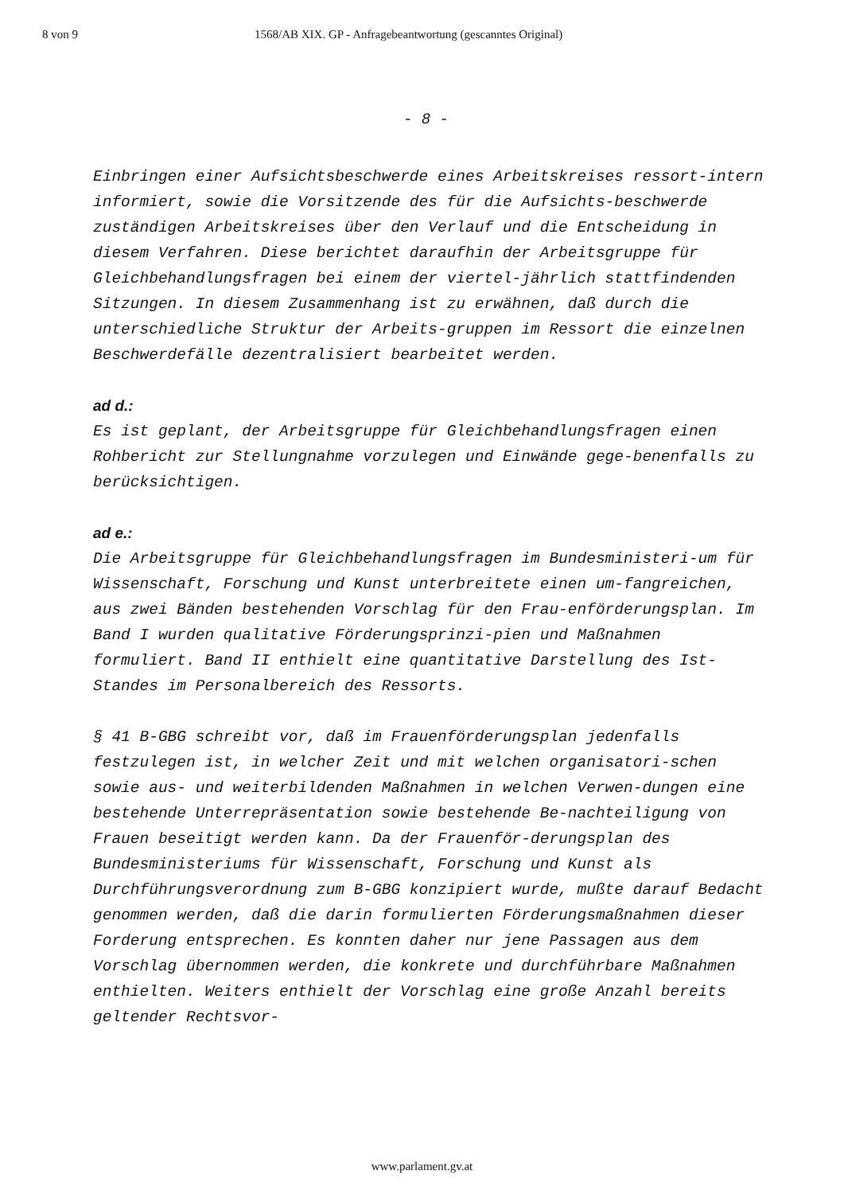8 von 9 1568/AB XIX. GP - Anfragebeantwortung (gescanntes Original)
- 8 -
Einbringen einer Aufsichtsbeschwerde eines Arbeitskreises ressort-intern informiert, sowie die Vorsitzende des für die Aufsichts-beschwerde zuständigen Arbeitskreises über den Verlauf und die Entscheidung in diesem Verfahren. Diese berichtet daraufhin der Arbeitsgruppe für Gleichbehandlungsfragen bei einem der viertel-jährlich stattfindenden Sitzungen. In diesem Zusammenhang ist zu erwähnen, daß durch die unterschiedliche Struktur der Arbeits-gruppen im Ressort die einzelnen Beschwerdefälle dezentralisiert bearbeitet werden.
ad d.:
Es ist geplant, der Arbeitsgruppe für Gleichbehandlungsfragen einen Rohbericht zur Stellungnahme vorzulegen und Einwände gege-benenfalls zu berücksichtigen.
ad e.:
Die Arbeitsgruppe für Gleichbehandlungsfragen im Bundesministeri-um für Wissenschaft, Forschung und Kunst unterbreitete einen um-fangreichen, aus zwei Bänden bestehenden Vorschlag für den Frau-enförderungsplan. Im Band I wurden qualitative Förderungsprinzi-pien und Maßnahmen formuliert. Band II enthielt eine quantitative Darstellung des Ist-Standes im Personalbereich des Ressorts.
§ 41 B-GBG schreibt vor, daß im Frauenförderungsplan jedenfalls festzulegen ist, in welcher Zeit und mit welchen organisatori-schen sowie aus- und weiterbildenden Maßnahmen in welchen Verwen-dungen eine bestehende Unterrepräsentation sowie bestehende Be-nachteiligung von Frauen beseitigt werden kann. Da der Frauenför-derungsplan des Bundesministeriums für Wissenschaft, Forschung und Kunst als Durchführungsverordnung zum B-GBG konzipiert wurde, mußte darauf Bedacht genommen werden, daß die darin formulierten Förderungsmaßnahmen dieser Forderung entsprechen. Es konnten daher nur jene Passagen aus dem Vorschlag übernommen werden, die konkrete und durchführbare Maßnahmen enthielten. Weiters enthielt der Vorschlag eine große Anzahl bereits geltender Rechtsvor-
www.parlament.gv.at